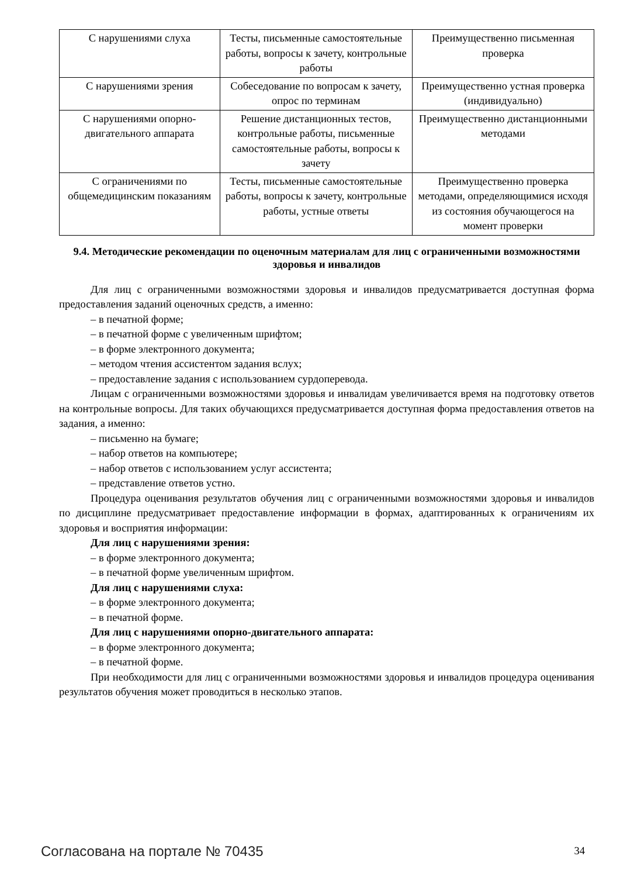| С нарушениями слуха | Тесты, письменные самостоятельные работы, вопросы к зачету, контрольные работы | Преимущественно письменная проверка |
| С нарушениями зрения | Собеседование по вопросам к зачету, опрос по терминам | Преимущественно устная проверка (индивидуально) |
| С нарушениями опорно-двигательного аппарата | Решение дистанционных тестов, контрольные работы, письменные самостоятельные работы, вопросы к зачету | Преимущественно дистанционными методами |
| С ограничениями по общемедицинским показаниям | Тесты, письменные самостоятельные работы, вопросы к зачету, контрольные работы, устные ответы | Преимущественно проверка методами, определяющимися исходя из состояния обучающегося на момент проверки |
9.4. Методические рекомендации по оценочным материалам для лиц с ограниченными возможностями здоровья и инвалидов
Для лиц с ограниченными возможностями здоровья и инвалидов предусматривается доступная форма предоставления заданий оценочных средств, а именно:
– в печатной форме;
– в печатной форме с увеличенным шрифтом;
– в форме электронного документа;
– методом чтения ассистентом задания вслух;
– предоставление задания с использованием сурдоперевода.
Лицам с ограниченными возможностями здоровья и инвалидам увеличивается время на подготовку ответов на контрольные вопросы. Для таких обучающихся предусматривается доступная форма предоставления ответов на задания, а именно:
– письменно на бумаге;
– набор ответов на компьютере;
– набор ответов с использованием услуг ассистента;
– представление ответов устно.
Процедура оценивания результатов обучения лиц с ограниченными возможностями здоровья и инвалидов по дисциплине предусматривает предоставление информации в формах, адаптированных к ограничениям их здоровья и восприятия информации:
Для лиц с нарушениями зрения:
– в форме электронного документа;
– в печатной форме увеличенным шрифтом.
Для лиц с нарушениями слуха:
– в форме электронного документа;
– в печатной форме.
Для лиц с нарушениями опорно-двигательного аппарата:
– в форме электронного документа;
– в печатной форме.
При необходимости для лиц с ограниченными возможностями здоровья и инвалидов процедура оценивания результатов обучения может проводиться в несколько этапов.
Согласована на портале № 70435 34